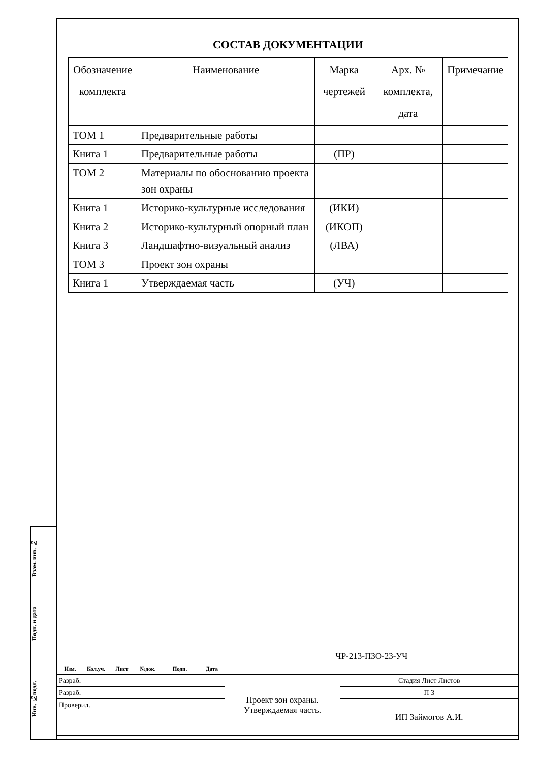Взам. инв. №
Подп. и дата
Инв. №подл.
СОСТАВ ДОКУМЕНТАЦИИ
| Обозначение комплекта | Наименование | Марка чертежей | Арх. № комплекта, дата | Примечание |
| --- | --- | --- | --- | --- |
| ТОМ 1 | Предварительные работы | | | |
| Книга 1 | Предварительные работы | (ПР) | | |
| ТОМ 2 | Материалы по обоснованию проекта зон охраны | | | |
| Книга 1 | Историко-культурные исследования | (ИКИ) | | |
| Книга 2 | Историко-культурный опорный план | (ИКОП) | | |
| Книга 3 | Ландшафтно-визуальный анализ | (ЛВА) | | |
| ТОМ 3 | Проект зон охраны | | | |
| Книга 1 | Утверждаемая часть | (УЧ) | | |
| | | | | | | ЧР-213-ПЗО-23-УЧ | |
| Изм. | Кол.уч. | Лист | №док. | Подп. | Дата | | |
| Разраб. | | | | | | Проект зон охраны. Утверждаемая часть. | Стадия Лист Листов |
| Разраб. | | | | | | | П 3 |
| Проверил. | | | | | | | ИП Займогов А.И. |